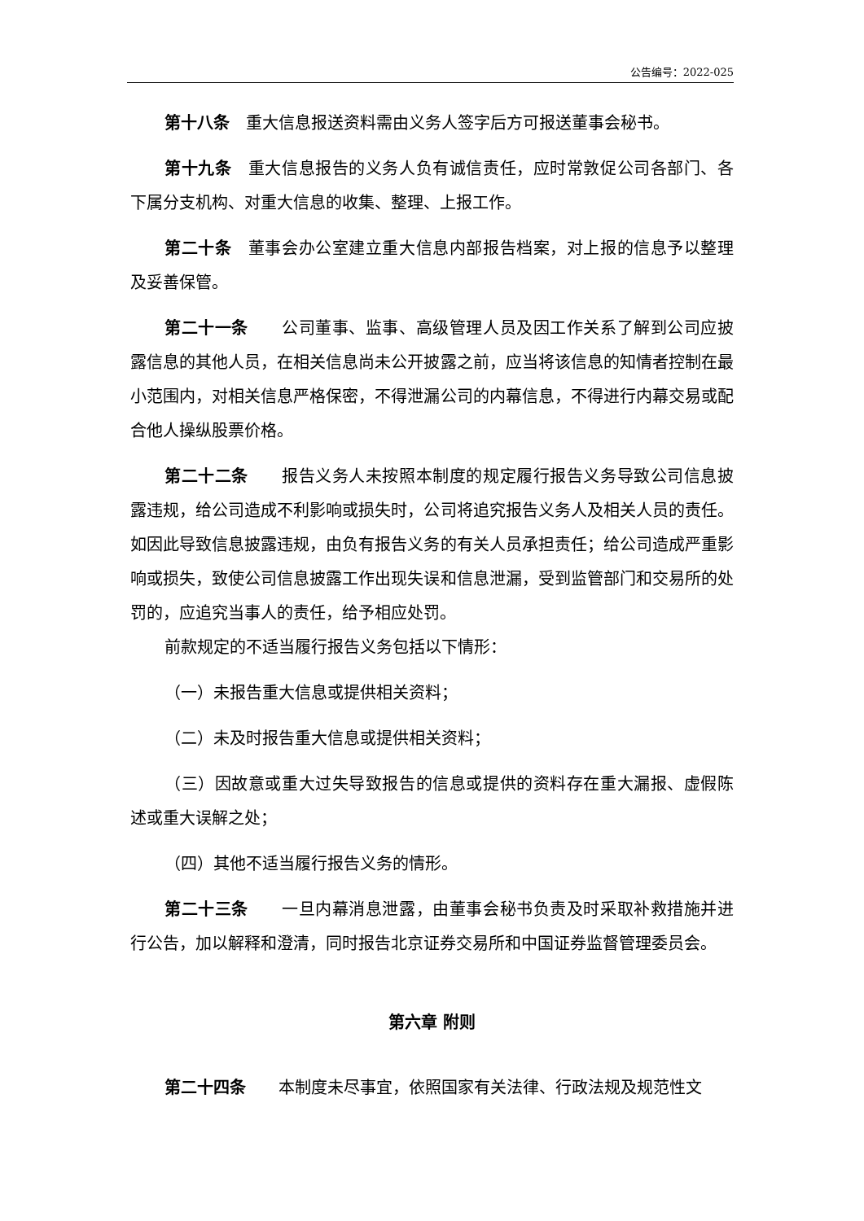公告编号：2022-025
第十八条　重大信息报送资料需由义务人签字后方可报送董事会秘书。
第十九条　重大信息报告的义务人负有诚信责任，应时常敦促公司各部门、各下属分支机构、对重大信息的收集、整理、上报工作。
第二十条　董事会办公室建立重大信息内部报告档案，对上报的信息予以整理及妥善保管。
第二十一条　　公司董事、监事、高级管理人员及因工作关系了解到公司应披露信息的其他人员，在相关信息尚未公开披露之前，应当将该信息的知情者控制在最小范围内，对相关信息严格保密，不得泄漏公司的内幕信息，不得进行内幕交易或配合他人操纵股票价格。
第二十二条　　报告义务人未按照本制度的规定履行报告义务导致公司信息披露违规，给公司造成不利影响或损失时，公司将追究报告义务人及相关人员的责任。如因此导致信息披露违规，由负有报告义务的有关人员承担责任；给公司造成严重影响或损失，致使公司信息披露工作出现失误和信息泄漏，受到监管部门和交易所的处罚的，应追究当事人的责任，给予相应处罚。
前款规定的不适当履行报告义务包括以下情形：
（一）未报告重大信息或提供相关资料；
（二）未及时报告重大信息或提供相关资料；
（三）因故意或重大过失导致报告的信息或提供的资料存在重大漏报、虚假陈述或重大误解之处；
（四）其他不适当履行报告义务的情形。
第二十三条　　一旦内幕消息泄露，由董事会秘书负责及时采取补救措施并进行公告，加以解释和澄清，同时报告北京证券交易所和中国证券监督管理委员会。
第六章 附则
第二十四条　　本制度未尽事宜，依照国家有关法律、行政法规及规范性文